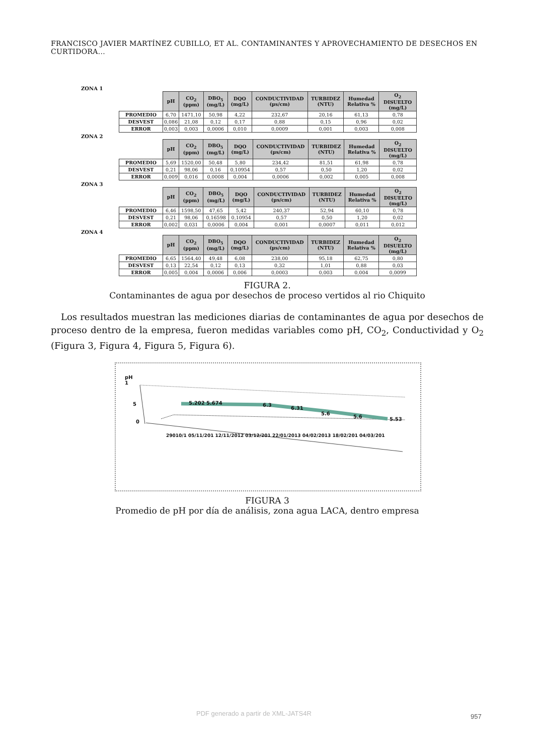FRANCISCO JAVIER MARTÍNEZ CUBILLO, ET AL. CONTAMINANTES Y APROVECHAMIENTO DE DESECHOS EN CURTIDORA...
ZONA 1
| | pH | CO<sub>2</sub> (ppm) | DBO<sub>5</sub> (mg/L) | DQO (mg/L) | CONDUCTIVIDAD (µs/cm) | TURBIDEZ (NTU) | Humedad Relativa % | O<sub>2</sub> DISUELTO (mg/L) |
| --- | --- | --- | --- | --- | --- | --- | --- | --- |
| PROMEDIO | 6,70 | 1471,10 | 50,98 | 4,22 | 232,67 | 20,16 | 61,13 | 0,78 |
| DESVEST | 0,086 | 21,08 | 0,12 | 0,17 | 0,88 | 0,15 | 0,96 | 0,02 |
| ERROR | 0,003 | 0,003 | 0,0006 | 0,010 | 0,0009 | 0,001 | 0,003 | 0,008 |
ZONA 2
| | pH | CO<sub>2</sub> (ppm) | DBO<sub>5</sub> (mg/L) | DQO (mg/L) | CONDUCTIVIDAD (µs/cm) | TURBIDEZ (NTU) | Humedad Relativa % | O<sub>2</sub> DISUELTO (mg/L) |
| --- | --- | --- | --- | --- | --- | --- | --- | --- |
| PROMEDIO | 5,69 | 1520,00 | 50,48 | 5,80 | 234,42 | 81,51 | 61,98 | 0,78 |
| DESVEST | 0,21 | 98,06 | 0,16 | 0,10954 | 0,57 | 0,50 | 1,20 | 0,02 |
| ERROR | 0,009 | 0,016 | 0,0008 | 0,004 | 0,0006 | 0,002 | 0,005 | 0,008 |
ZONA 3
| | pH | CO<sub>2</sub> (ppm) | DBO<sub>5</sub> (mg/L) | DQO (mg/L) | CONDUCTIVIDAD (µs/cm) | TURBIDEZ (NTU) | Humedad Relativa % | O<sub>2</sub> DISUELTO (mg/L) |
| --- | --- | --- | --- | --- | --- | --- | --- | --- |
| PROMEDIO | 6,46 | 1598,50 | 47,65 | 5,42 | 240,37 | 52,94 | 60,10 | 0,78 |
| DESVEST | 0,21 | 98,06 | 0,16598 | 0,10954 | 0,57 | 0,50 | 1,20 | 0,02 |
| ERROR | 0,002 | 0,031 | 0,0006 | 0,004 | 0,001 | 0,0007 | 0,011 | 0,012 |
ZONA 4
| | pH | CO<sub>2</sub> (ppm) | DBO<sub>5</sub> (mg/L) | DQO (mg/L) | CONDUCTIVIDAD (µs/cm) | TURBIDEZ (NTU) | Humedad Relativa % | O<sub>2</sub> DISUELTO (mg/L) |
| --- | --- | --- | --- | --- | --- | --- | --- | --- |
| PROMEDIO | 6,65 | 1564,40 | 49,48 | 6,08 | 238,00 | 95,18 | 62,75 | 0,80 |
| DESVEST | 0,13 | 22,54 | 0,12 | 0,13 | 0,32 | 1,01 | 0,88 | 0,03 |
| ERROR | 0,005 | 0,004 | 0,0006 | 0,006 | 0,0003 | 0,003 | 0,004 | 0,0099 |
FIGURA 2.
Contaminantes de agua por desechos de proceso vertidos al rio Chiquito
Los resultados muestran las mediciones diarias de contaminantes de agua por desechos de proceso dentro de la empresa, fueron medidas variables como pH, CO<sub>2</sub>, Conductividad y O<sub>2</sub> (Figura 3, Figura 4, Figura 5, Figura 6).
pH
1
5
0
5.202 5.674 6.3
6.31
5.6
5.6 5.53
29010/1 05/11/201 12/11/2012 03/12/201 22/01/2013 04/02/2013 18/02/201 04/03/201
FIGURA 3
Promedio de pH por día de análisis, zona agua LACA, dentro empresa
PDF generado a partir de XML-JATS4R
957